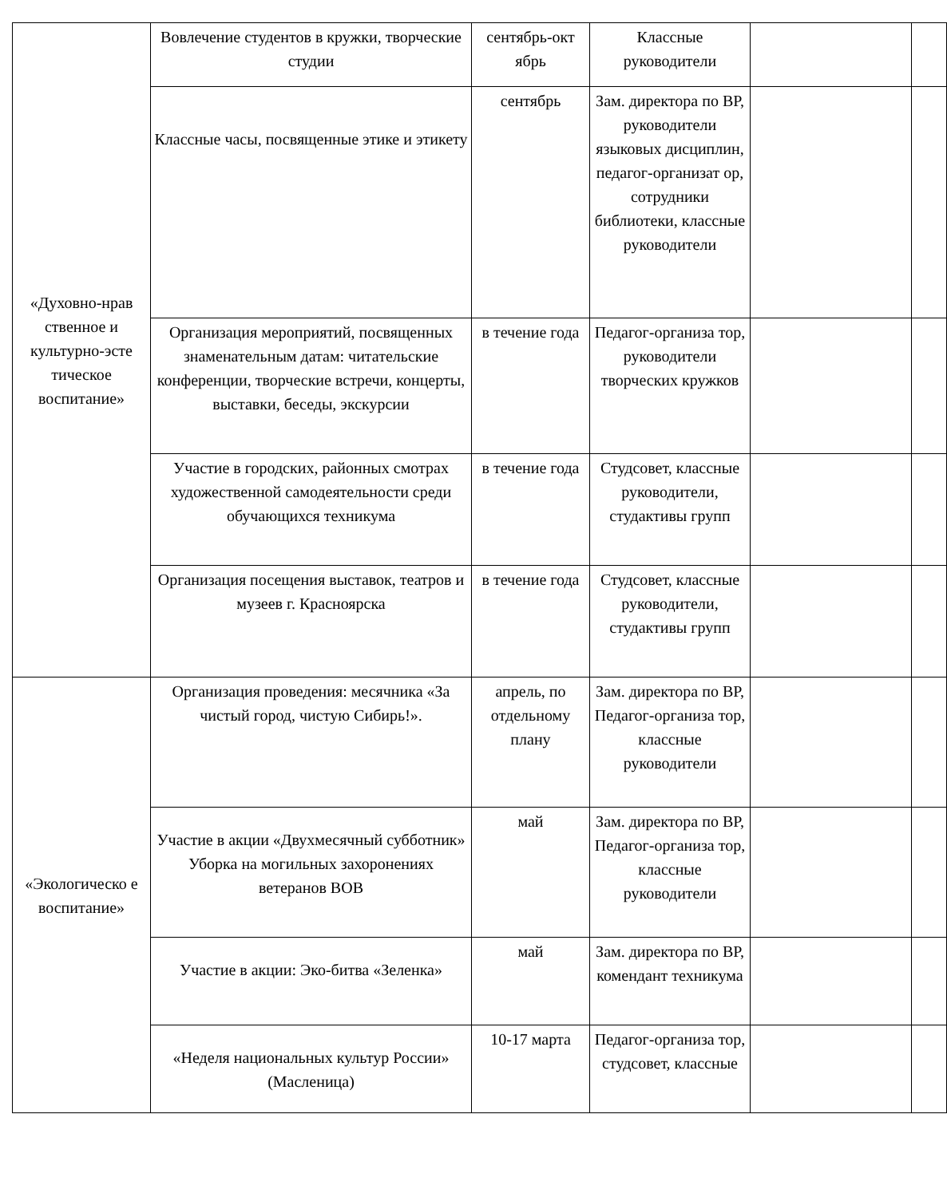| «Духовно-нрав ственное и культурно-эсте тическое воспитание» | Вовлечение студентов в кружки, творческие студии | сентябрь-окт ябрь | Классные руководители | | |
| | Классные часы, посвященные этике и этикету | сентябрь | Зам. директора по ВР, руководители языковых дисциплин, педагог-организат ор, сотрудники библиотеки, классные руководители | | |
| | Организация мероприятий, посвященных знаменательным датам: читательские конференции, творческие встречи, концерты, выставки, беседы, экскурсии | в течение года | Педагог-организа тор, руководители творческих кружков | | |
| | Участие в городских, районных смотрах художественной самодеятельности среди обучающихся техникума | в течение года | Студсовет, классные руководители, студактивы групп | | |
| | Организация посещения выставок, театров и музеев г. Красноярска | в течение года | Студсовет, классные руководители, студактивы групп | | |
| «Экологическо е воспитание» | Организация проведения: месячника «За чистый город, чистую Сибирь!». | апрель, по отдельному плану | Зам. директора по ВР, Педагог-организа тор, классные руководители | | |
| | Участие в акции «Двухмесячный субботник» Уборка на могильных захоронениях ветеранов ВОВ | май | Зам. директора по ВР, Педагог-организа тор, классные руководители | | |
| | Участие в акции: Эко-битва «Зеленка» | май | Зам. директора по ВР, комендант техникума | | |
| | «Неделя национальных культур России» (Масленица) | 10-17 марта | Педагог-организа тор, студсовет, классные | | |